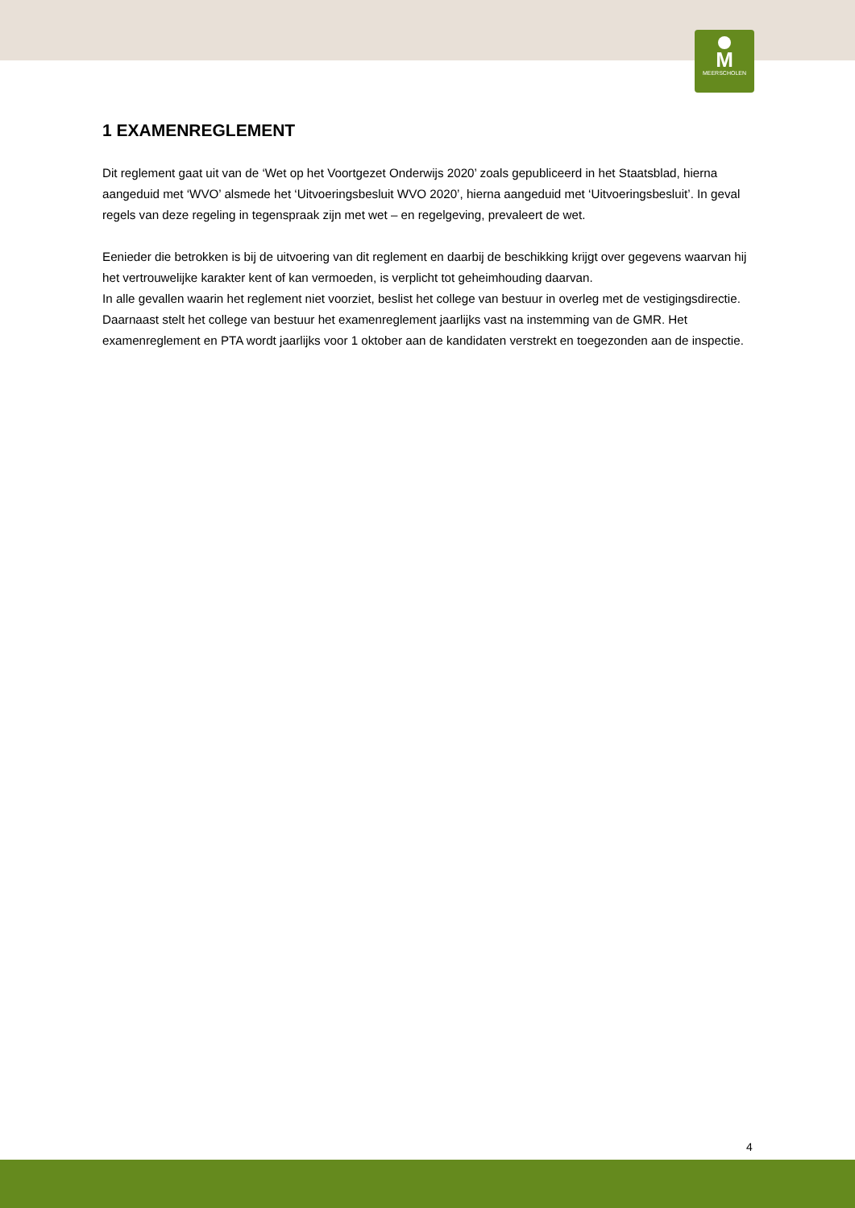M
MEERSCHOLEN
1 EXAMENREGLEMENT
Dit reglement gaat uit van de ‘Wet op het Voortgezet Onderwijs 2020’ zoals gepubliceerd in het Staatsblad, hierna aangeduid met ‘WVO’ alsmede het ‘Uitvoeringsbesluit WVO 2020’, hierna aangeduid met ‘Uitvoeringsbesluit’. In geval regels van deze regeling in tegenspraak zijn met wet – en regelgeving, prevaleert de wet.
Eenieder die betrokken is bij de uitvoering van dit reglement en daarbij de beschikking krijgt over gegevens waarvan hij het vertrouwelijke karakter kent of kan vermoeden, is verplicht tot geheimhouding daarvan.
In alle gevallen waarin het reglement niet voorziet, beslist het college van bestuur in overleg met de vestigingsdirectie. Daarnaast stelt het college van bestuur het examenreglement jaarlijks vast na instemming van de GMR. Het examenreglement en PTA wordt jaarlijks voor 1 oktober aan de kandidaten verstrekt en toegezonden aan de inspectie.
4